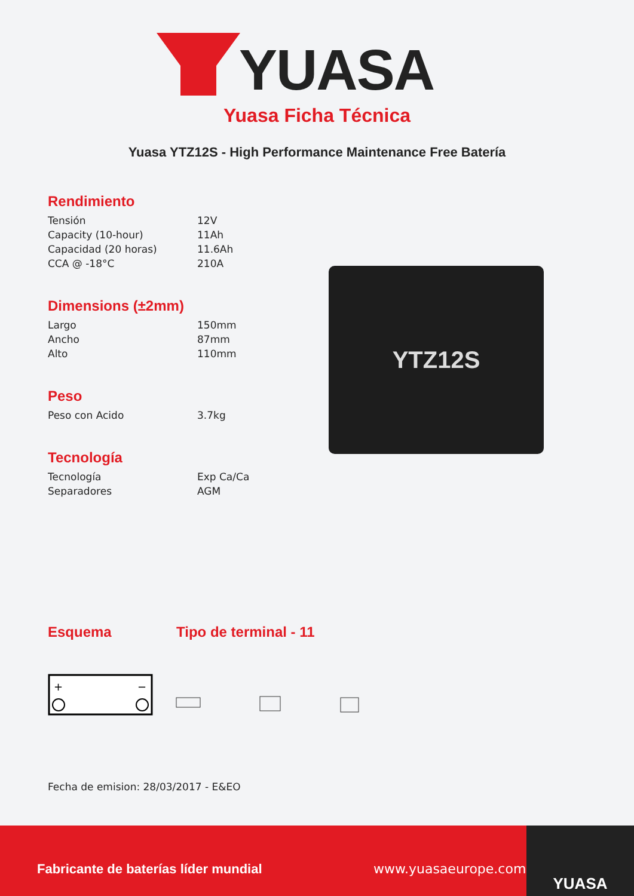YUASA
Yuasa Ficha Técnica
Yuasa YTZ12S - High Performance Maintenance Free Batería
Rendimiento
| Tensión | 12V |
| Capacity (10-hour) | 11Ah |
| Capacidad (20 horas) | 11.6Ah |
| CCA @ -18°C | 210A |
Dimensions (±2mm)
| Largo | 150mm |
| Ancho | 87mm |
| Alto | 110mm |
Peso
| Peso con Acido | 3.7kg |
Tecnología
| Tecnología | Exp Ca/Ca |
| Separadores | AGM |
Esquema Tipo de terminal - 11
+
−
Fecha de emision: 28/03/2017 - E&EO
YTZ12S
Fabricante de baterías líder mundial www.yuasaeurope.com
YUASA